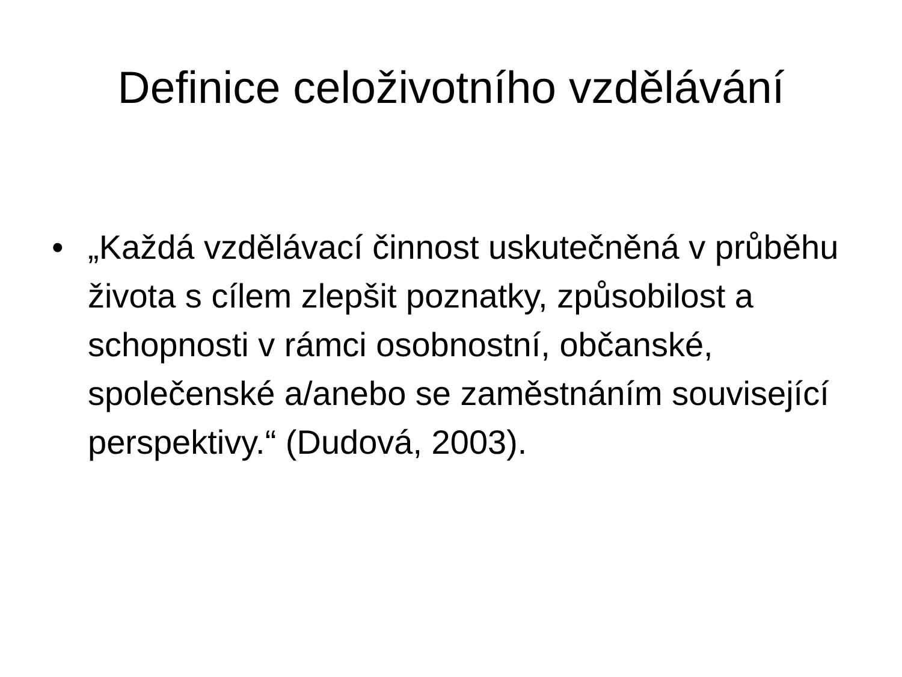Definice celoživotního vzdělávání
• „Každá vzdělávací činnost uskutečněná v průběhu života s cílem zlepšit poznatky, způsobilost a schopnosti v rámci osobnostní, občanské, společenské a/anebo se zaměstnáním související perspektivy.“ (Dudová, 2003).